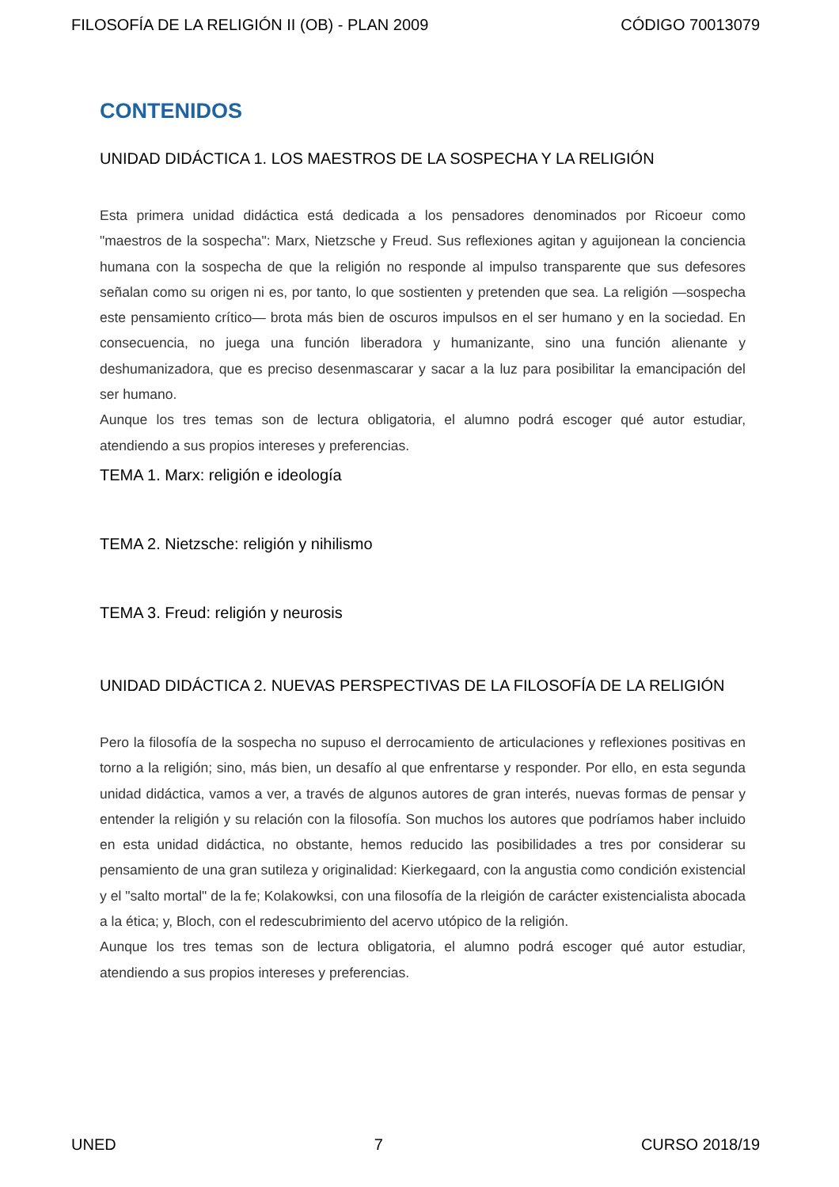FILOSOFÍA DE LA RELIGIÓN II (OB) - PLAN 2009 CÓDIGO 70013079
CONTENIDOS
UNIDAD DIDÁCTICA 1. LOS MAESTROS DE LA SOSPECHA Y LA RELIGIÓN
Esta primera unidad didáctica está dedicada a los pensadores denominados por Ricoeur como "maestros de la sospecha": Marx, Nietzsche y Freud. Sus reflexiones agitan y aguijonean la conciencia humana con la sospecha de que la religión no responde al impulso transparente que sus defesores señalan como su origen ni es, por tanto, lo que sostienten y pretenden que sea. La religión —sospecha este pensamiento crítico— brota más bien de oscuros impulsos en el ser humano y en la sociedad. En consecuencia, no juega una función liberadora y humanizante, sino una función alienante y deshumanizadora, que es preciso desenmascarar y sacar a la luz para posibilitar la emancipación del ser humano.
Aunque los tres temas son de lectura obligatoria, el alumno podrá escoger qué autor estudiar, atendiendo a sus propios intereses y preferencias.
TEMA 1. Marx: religión e ideología
TEMA 2. Nietzsche: religión y nihilismo
TEMA 3. Freud: religión y neurosis
UNIDAD DIDÁCTICA 2. NUEVAS PERSPECTIVAS DE LA FILOSOFÍA DE LA RELIGIÓN
Pero la filosofía de la sospecha no supuso el derrocamiento de articulaciones y reflexiones positivas en torno a la religión; sino, más bien, un desafío al que enfrentarse y responder. Por ello, en esta segunda unidad didáctica, vamos a ver, a través de algunos autores de gran interés, nuevas formas de pensar y entender la religión y su relación con la filosofía. Son muchos los autores que podríamos haber incluido en esta unidad didáctica, no obstante, hemos reducido las posibilidades a tres por considerar su pensamiento de una gran sutileza y originalidad: Kierkegaard, con la angustia como condición existencial y el "salto mortal" de la fe; Kolakowksi, con una filosofía de la rleigión de carácter existencialista abocada a la ética; y, Bloch, con el redescubrimiento del acervo utópico de la religión.
Aunque los tres temas son de lectura obligatoria, el alumno podrá escoger qué autor estudiar, atendiendo a sus propios intereses y preferencias.
UNED 7 CURSO 2018/19